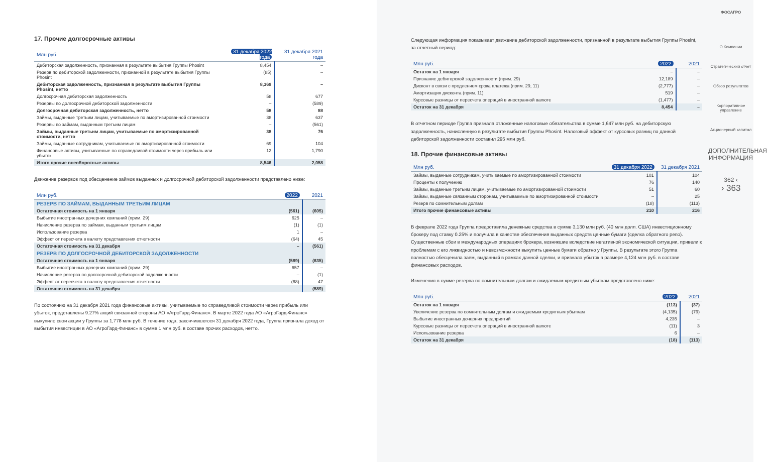17. Прочие долгосрочные активы
| Млн руб. | 31 декабря 2022 года | 31 декабря 2021 года |
| --- | --- | --- |
| Дебиторская задолженность, признанная в результате выбытия Группы Phosint | 8,454 | – |
| Резерв по дебиторской задолженности, признанной в результате выбытия Группы Phosint | (85) | – |
| Дебиторская задолженность, признанная в результате выбытия Группы Phosint, нетто | 8,369 | – |
| Долгосрочная дебиторская задолженность | 58 | 677 |
| Резервы по долгосрочной дебиторской задолженности | – | (589) |
| Долгосрочная дебиторская задолженность, нетто | 58 | 88 |
| Займы, выданные третьим лицам, учитываемые по амортизированной стоимости | 38 | 637 |
| Резервы по займам, выданным третьим лицам | – | (561) |
| Займы, выданные третьим лицам, учитываемые по амортизированной стоимости, нетто | 38 | 76 |
| Займы, выданные сотрудникам, учитываемые по амортизированной стоимости | 69 | 104 |
| Финансовые активы, учитываемые по справедливой стоимости через прибыль или убыток | 12 | 1,790 |
| Итого прочие внеоборотные активы | 8,546 | 2,058 |
Движение резервов под обесценение займов выданных и долгосрочной дебиторской задолженности представлено ниже:
| Млн руб. | 2022 | 2021 |
| --- | --- | --- |
| РЕЗЕРВ ПО ЗАЙМАМ, ВЫДАННЫМ ТРЕТЬИМ ЛИЦАМ | | |
| Остаточная стоимость на 1 января | (561) | (605) |
| Выбытие иностранных дочерних компаний (прим. 29) | 625 | – |
| Начисление резерва по займам, выданным третьим лицам | (1) | (1) |
| Использование резерва | 1 | – |
| Эффект от пересчета в валюту представления отчетности | (64) | 45 |
| Остаточная стоимость на 31 декабря | – | (561) |
| РЕЗЕРВ ПО ДОЛГОСРОЧНОЙ ДЕБИТОРСКОЙ ЗАДОЛЖЕННОСТИ | | |
| Остаточная стоимость на 1 января | (589) | (635) |
| Выбытие иностранных дочерних компаний (прим. 29) | 657 | – |
| Начисление резерва по долгосрочной дебиторской задолженности | – | (1) |
| Эффект от пересчета в валюту представления отчетности | (68) | 47 |
| Остаточная стоимость на 31 декабря | – | (589) |
По состоянию на 31 декабря 2021 года финансовые активы, учитываемые по справедливой стоимости через прибыль или убыток, представлены 9.27% акций связанной стороны АО «АгроГард-Финанс». В марте 2022 года АО «АгроГард-Финанс» выкупило свои акции у Группы за 1,778 млн руб. В течение года, закончившегося 31 декабря 2022 года, Группа признала доход от выбытия инвестиции в АО «АгроГард-Финанс» в сумме 1 млн руб. в составе прочих расходов, нетто.
Следующая информация показывает движение дебиторской задолженности, признанной в результате выбытия Группы Phosint, за отчетный период:
| Млн руб. | 2022 | 2021 |
| --- | --- | --- |
| Остаток на 1 января | – | – |
| Признание дебиторской задолженности (прим. 29) | 12,189 | – |
| Дисконт в связи с продлением срока платежа (прим. 29, 11) | (2,777) | – |
| Амортизация дисконта (прим. 11) | 519 | – |
| Курсовые разницы от пересчета операций в иностранной валюте | (1,477) | – |
| Остаток на 31 декабря | 8,454 | – |
В отчетном периоде Группа признала отложенные налоговые обязательства в сумме 1,647 млн руб. на дебиторскую задолженность, начисленную в результате выбытия Группы Phosint. Налоговый эффект от курсовых разниц по данной дебиторской задолженности составил 295 млн руб.
18. Прочие финансовые активы
| Млн руб. | 31 декабря 2022 | 31 декабря 2021 |
| --- | --- | --- |
| Займы, выданные сотрудникам, учитываемые по амортизированной стоимости | 101 | 104 |
| Проценты к получению | 76 | 140 |
| Займы, выданные третьим лицам, учитываемые по амортизированной стоимости | 51 | 60 |
| Займы, выданные связанным сторонам, учитываемые по амортизированной стоимости | – | 25 |
| Резерв по сомнительным долгам | (18) | (113) |
| Итого прочие финансовые активы | 210 | 216 |
В феврале 2022 года Группа предоставила денежные средства в сумме 3,130 млн руб. (40 млн долл. США) инвестиционному брокеру под ставку 0.25% и получила в качестве обеспечения выданных средств ценные бумаги (сделка обратного репо). Существенные сбои в международных операциях брокера, возникшие вследствие негативной экономической ситуации, привели к проблемам с его ликвидностью и невозможности выкупить ценные бумаги обратно у Группы. В результате этого Группа полностью обесценила заем, выданный в рамках данной сделки, и признала убыток в размере 4,124 млн руб. в составе финансовых расходов.
Изменения в сумме резерва по сомнительным долгам и ожидаемым кредитным убыткам представлено ниже:
| Млн руб. | 2022 | 2021 |
| --- | --- | --- |
| Остаток на 1 января | (113) | (37) |
| Увеличение резерва по сомнительным долгам и ожидаемым кредитным убыткам | (4,135) | (79) |
| Выбытие иностранных дочерних предприятий | 4,235 | – |
| Курсовые разницы от пересчета операций в иностранной валюте | (11) | 3 |
| Использование резерва | 6 | – |
| Остаток на 31 декабря | (18) | (113) |
ФОСАГРО
О Компании
Стратегический отчет
Обзор результатов
Корпоративное управление
Акционерный капитал
ДОПОЛНИТЕЛЬНАЯ ИНФОРМАЦИЯ
362 ‹
› 363